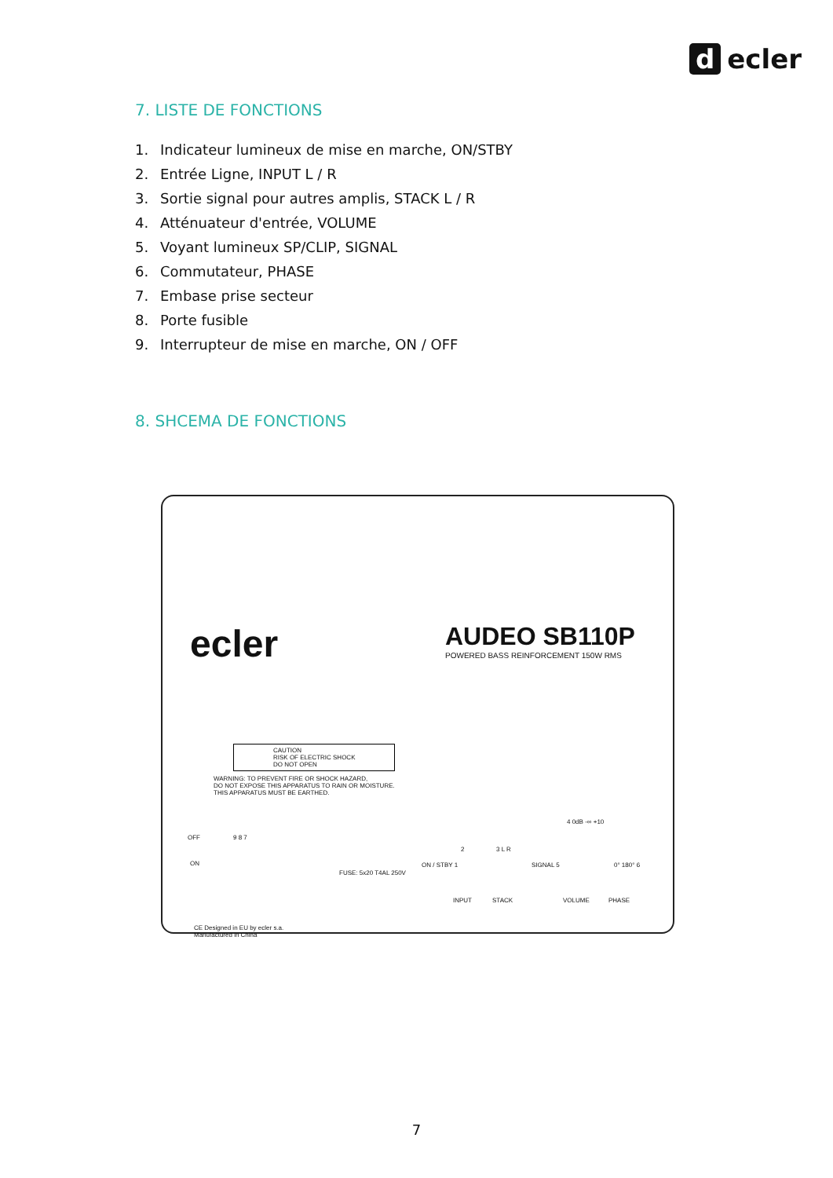d ecler
7. LISTE DE FONCTIONS
1. Indicateur lumineux de mise en marche, ON/STBY
2. Entrée Ligne, INPUT L / R
3. Sortie signal pour autres amplis, STACK L / R
4. Atténuateur d'entrée, VOLUME
5. Voyant lumineux SP/CLIP, SIGNAL
6. Commutateur, PHASE
7. Embase prise secteur
8. Porte fusible
9. Interrupteur de mise en marche, ON / OFF
8. SHCEMA DE FONCTIONS
ecler
AUDEO SB110P
POWERED BASS REINFORCEMENT 150W RMS
CAUTION
RISK OF ELECTRIC SHOCK
DO NOT OPEN
WARNING: TO PREVENT FIRE OR SHOCK HAZARD,
DO NOT EXPOSE THIS APPARATUS TO RAIN OR MOISTURE.
THIS APPARATUS MUST BE EARTHED.
OFF
ON
9 8 7
FUSE: 5x20 T4AL 250V
CE Designed in EU by ecler s.a.
Manufactured in China
ON / STBY 1
2 3 L R
INPUT STACK
SIGNAL 5
4 0dB -∞ +10
VOLUME
0° 180° 6
PHASE
7